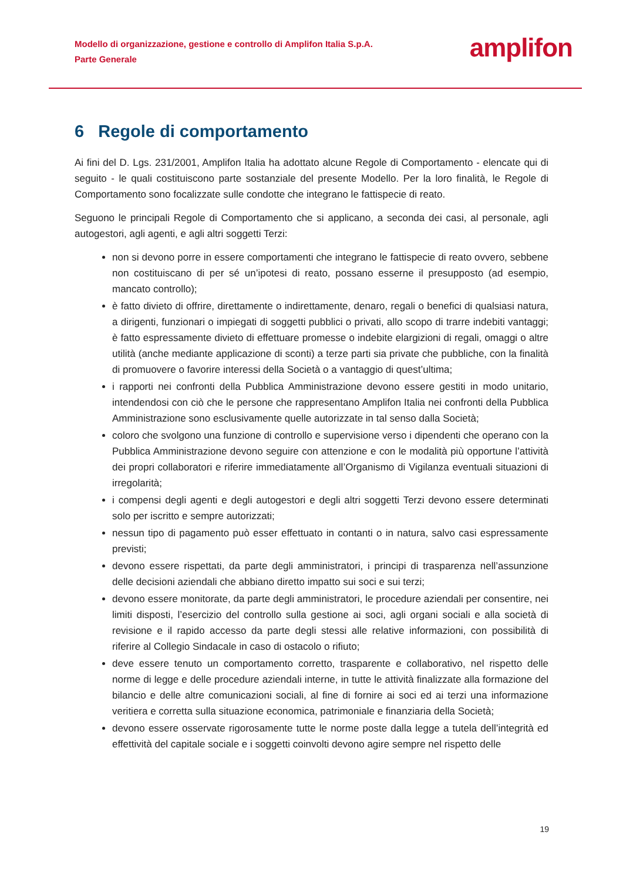Modello di organizzazione, gestione e controllo di Amplifon Italia S.p.A.
Parte Generale
amplifon
6 Regole di comportamento
Ai fini del D. Lgs. 231/2001, Amplifon Italia ha adottato alcune Regole di Comportamento - elencate qui di seguito - le quali costituiscono parte sostanziale del presente Modello. Per la loro finalità, le Regole di Comportamento sono focalizzate sulle condotte che integrano le fattispecie di reato.
Seguono le principali Regole di Comportamento che si applicano, a seconda dei casi, al personale, agli autogestori, agli agenti, e agli altri soggetti Terzi:
non si devono porre in essere comportamenti che integrano le fattispecie di reato ovvero, sebbene non costituiscano di per sé un’ipotesi di reato, possano esserne il presupposto (ad esempio, mancato controllo);
è fatto divieto di offrire, direttamente o indirettamente, denaro, regali o benefici di qualsiasi natura, a dirigenti, funzionari o impiegati di soggetti pubblici o privati, allo scopo di trarre indebiti vantaggi; è fatto espressamente divieto di effettuare promesse o indebite elargizioni di regali, omaggi o altre utilità (anche mediante applicazione di sconti) a terze parti sia private che pubbliche, con la finalità di promuovere o favorire interessi della Società o a vantaggio di quest’ultima;
i rapporti nei confronti della Pubblica Amministrazione devono essere gestiti in modo unitario, intendendosi con ciò che le persone che rappresentano Amplifon Italia nei confronti della Pubblica Amministrazione sono esclusivamente quelle autorizzate in tal senso dalla Società;
coloro che svolgono una funzione di controllo e supervisione verso i dipendenti che operano con la Pubblica Amministrazione devono seguire con attenzione e con le modalità più opportune l’attività dei propri collaboratori e riferire immediatamente all’Organismo di Vigilanza eventuali situazioni di irregolarità;
i compensi degli agenti e degli autogestori e degli altri soggetti Terzi devono essere determinati solo per iscritto e sempre autorizzati;
nessun tipo di pagamento può esser effettuato in contanti o in natura, salvo casi espressamente previsti;
devono essere rispettati, da parte degli amministratori, i principi di trasparenza nell’assunzione delle decisioni aziendali che abbiano diretto impatto sui soci e sui terzi;
devono essere monitorate, da parte degli amministratori, le procedure aziendali per consentire, nei limiti disposti, l’esercizio del controllo sulla gestione ai soci, agli organi sociali e alla società di revisione e il rapido accesso da parte degli stessi alle relative informazioni, con possibilità di riferire al Collegio Sindacale in caso di ostacolo o rifiuto;
deve essere tenuto un comportamento corretto, trasparente e collaborativo, nel rispetto delle norme di legge e delle procedure aziendali interne, in tutte le attività finalizzate alla formazione del bilancio e delle altre comunicazioni sociali, al fine di fornire ai soci ed ai terzi una informazione veritiera e corretta sulla situazione economica, patrimoniale e finanziaria della Società;
devono essere osservate rigorosamente tutte le norme poste dalla legge a tutela dell’integrità ed effettività del capitale sociale e i soggetti coinvolti devono agire sempre nel rispetto delle
19